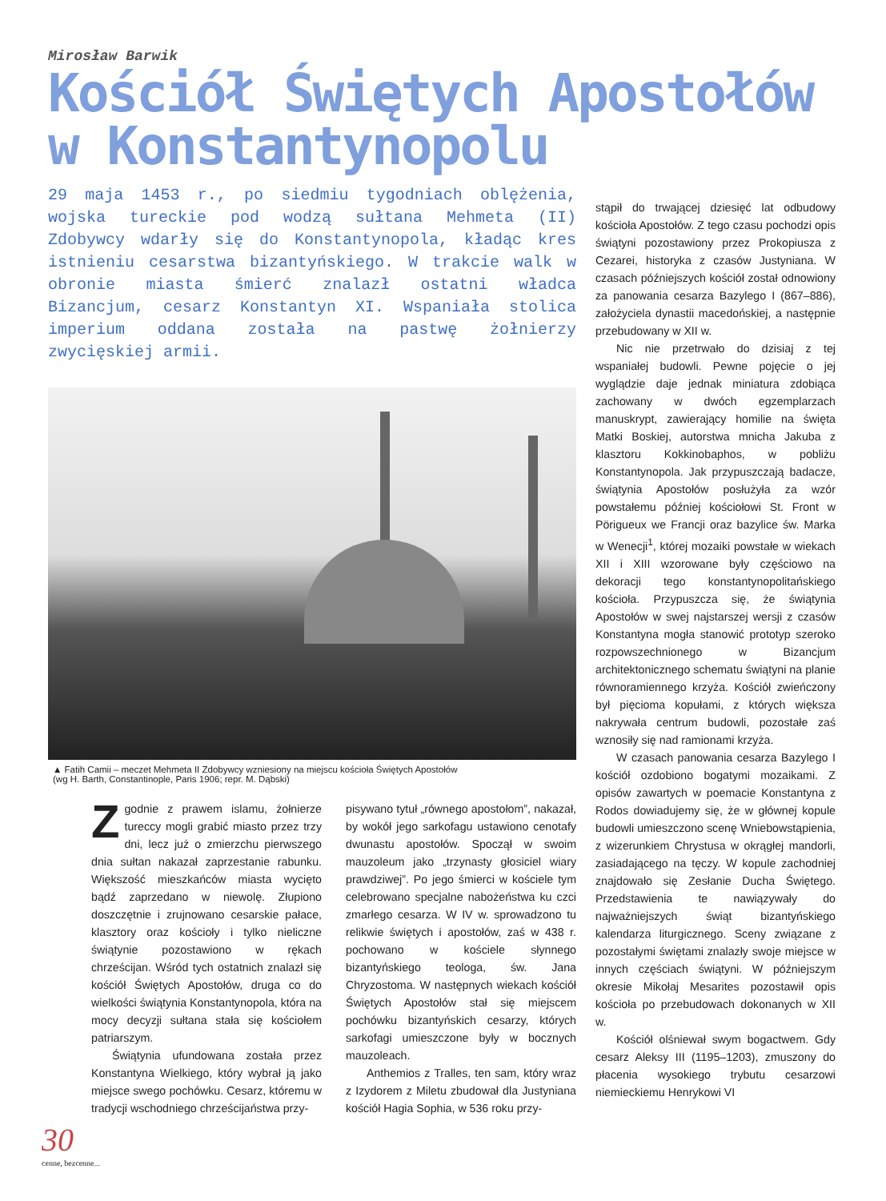Mirosław Barwik
Kościół Świętych Apostołów
w Konstantynopolu
29 maja 1453 r., po siedmiu tygodniach oblężenia, wojska tureckie pod wodzą sułtana Mehmeta (II) Zdobywcy wdarły się do Konstantynopola, kładąc kres istnieniu cesarstwa bizantyńskiego. W trakcie walk w obronie miasta śmierć znalazł ostatni władca Bizancjum, cesarz Konstantyn XI. Wspaniała stolica imperium oddana została na pastwę żołnierzy zwycięskiej armii.
▲ Fatih Camii – meczet Mehmeta II Zdobywcy wzniesiony na miejscu kościoła Świętych Apostołów
(wg H. Barth, Constantinople, Paris 1906; repr. M. Dąbski)
Zgodnie z prawem islamu, żołnierze tureccy mogli grabić miasto przez trzy dni, lecz już o zmierzchu pierwszego dnia sułtan nakazał zaprzestanie rabunku. Większość mieszkańców miasta wycięto bądź zaprzedano w niewolę. Złupiono doszczętnie i zrujnowano cesarskie pałace, klasztory oraz kościoły i tylko nieliczne świątynie pozostawiono w rękach chrześcijan. Wśród tych ostatnich znalazł się kościół Świętych Apostołów, druga co do wielkości świątynia Konstantynopola, która na mocy decyzji sułtana stała się kościołem patriarszym.
Świątynia ufundowana została przez Konstantyna Wielkiego, który wybrał ją jako miejsce swego pochówku. Cesarz, któremu w tradycji wschodniego chrześcijaństwa przy-
pisywano tytuł „równego apostołom”, nakazał, by wokół jego sarkofagu ustawiono cenotafy dwunastu apostołów. Spoczął w swoim mauzoleum jako „trzynasty głosiciel wiary prawdziwej”. Po jego śmierci w kościele tym celebrowano specjalne nabożeństwa ku czci zmarłego cesarza. W IV w. sprowadzono tu relikwie świętych i apostołów, zaś w 438 r. pochowano w kościele słynnego bizantyńskiego teologa, św. Jana Chryzostoma. W następnych wiekach kościół Świętych Apostołów stał się miejscem pochówku bizantyńskich cesarzy, których sarkofagi umieszczone były w bocznych mauzoleach.
Anthemios z Tralles, ten sam, który wraz z Izydorem z Miletu zbudował dla Justyniana kościół Hagia Sophia, w 536 roku przy-
stąpił do trwającej dziesięć lat odbudowy kościoła Apostołów. Z tego czasu pochodzi opis świątyni pozostawiony przez Prokopiusza z Cezarei, historyka z czasów Justyniana. W czasach późniejszych kościół został odnowiony za panowania cesarza Bazylego I (867–886), założyciela dynastii macedońskiej, a następnie przebudowany w XII w.
Nic nie przetrwało do dzisiaj z tej wspaniałej budowli. Pewne pojęcie o jej wyglądzie daje jednak miniatura zdobiąca zachowany w dwóch egzemplarzach manuskrypt, zawierający homilie na święta Matki Boskiej, autorstwa mnicha Jakuba z klasztoru Kokkinobaphos, w pobliżu Konstantynopola. Jak przypuszczają badacze, świątynia Apostołów posłużyła za wzór powstałemu później kościołowi St. Front w Pörigueux we Francji oraz bazylice św. Marka w Wenecji<sup>1</sup>, której mozaiki powstałe w wiekach XII i XIII wzorowane były częściowo na dekoracji tego konstantynopolitańskiego kościoła. Przypuszcza się, że świątynia Apostołów w swej najstarszej wersji z czasów Konstantyna mogła stanowić prototyp szeroko rozpowszechnionego w Bizancjum architektonicznego schematu świątyni na planie równoramiennego krzyża. Kościół zwieńczony był pięcioma kopułami, z których większa nakrywała centrum budowli, pozostałe zaś wznosiły się nad ramionami krzyża.
W czasach panowania cesarza Bazylego I kościół ozdobiono bogatymi mozaikami. Z opisów zawartych w poemacie Konstantyna z Rodos dowiadujemy się, że w głównej kopule budowli umieszczono scenę Wniebowstąpienia, z wizerunkiem Chrystusa w okrągłej mandorli, zasiadającego na tęczy. W kopule zachodniej znajdowało się Zesłanie Ducha Świętego. Przedstawienia te nawiązywały do najważniejszych świąt bizantyńskiego kalendarza liturgicznego. Sceny związane z pozostałymi świętami znalazły swoje miejsce w innych częściach świątyni. W późniejszym okresie Mikołaj Mesarites pozostawił opis kościoła po przebudowach dokonanych w XII w.
Kościół olśniewał swym bogactwem. Gdy cesarz Aleksy III (1195–1203), zmuszony do płacenia wysokiego trybutu cesarzowi niemieckiemu Henrykowi VI
30
cenne, bezcenne...